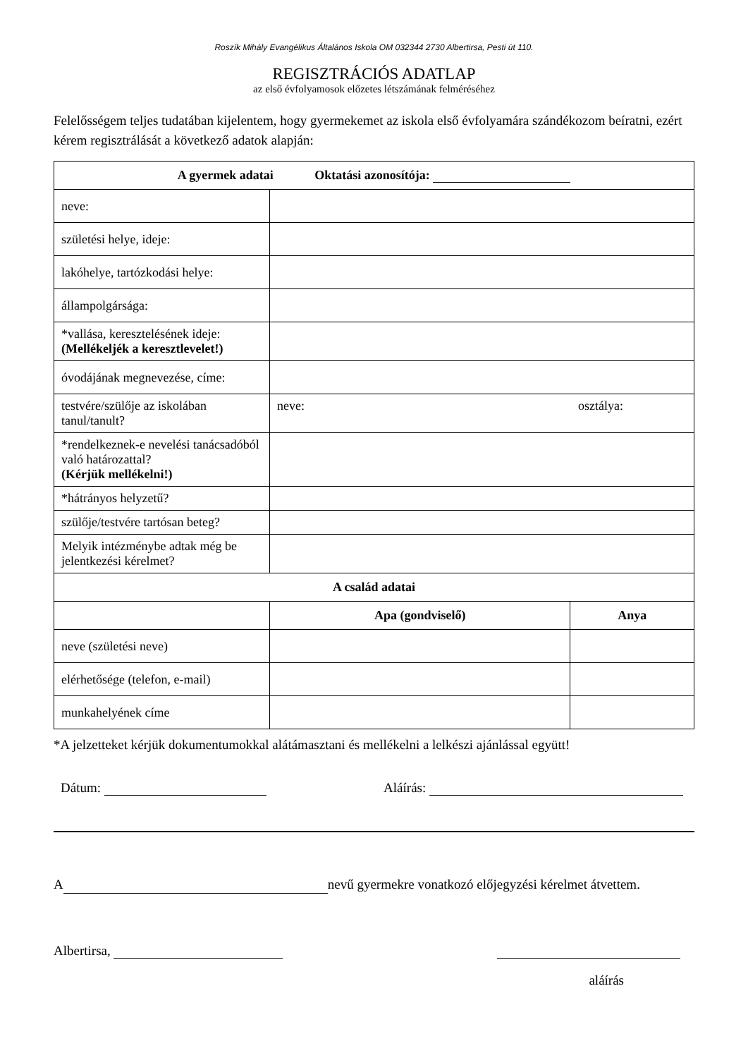Roszík Mihály Evangélikus Általános Iskola OM 032344 2730 Albertirsa, Pesti út 110.
REGISZTRÁCIÓS ADATLAP
az első évfolyamosok előzetes létszámának felméréséhez
Felelősségem teljes tudatában kijelentem, hogy gyermekemet az iskola első évfolyamára szándékozom beíratni, ezért kérem regisztrálását a következő adatok alapján:
| A gyermek adatai Oktatási azonosítója: | | |
| --- | --- | --- |
| neve: | | |
| születési helye, ideje: | | |
| lakóhelye, tartózkodási helye: | | |
| állampolgársága: | | |
| *vallása, keresztelésének ideje: (Mellékeljék a keresztlevelet!) | | |
| óvodájának megnevezése, címe: | | |
| testvére/szülője az iskolában tanul/tanult? | neve: osztálya: | |
| *rendelkeznek-e nevelési tanácsadóból való határozattal? (Kérjük mellékelni!) | | |
| *hátrányos helyzetű? | | |
| szülője/testvére tartósan beteg? | | |
| Melyik intézménybe adtak még be jelentkezési kérelmet? | | |
| A család adatai | | |
| | Apa (gondviselő) | Anya |
| neve (születési neve) | | |
| elérhetősége (telefon, e-mail) | | |
| munkahelyének címe | | |
*A jelzetteket kérjük dokumentumokkal alátámasztani és mellékelni a lelkészi ajánlással együtt!
Dátum: Aláírás:
A nevű gyermekre vonatkozó előjegyzési kérelmet átvettem.
Albertirsa,
aláírás